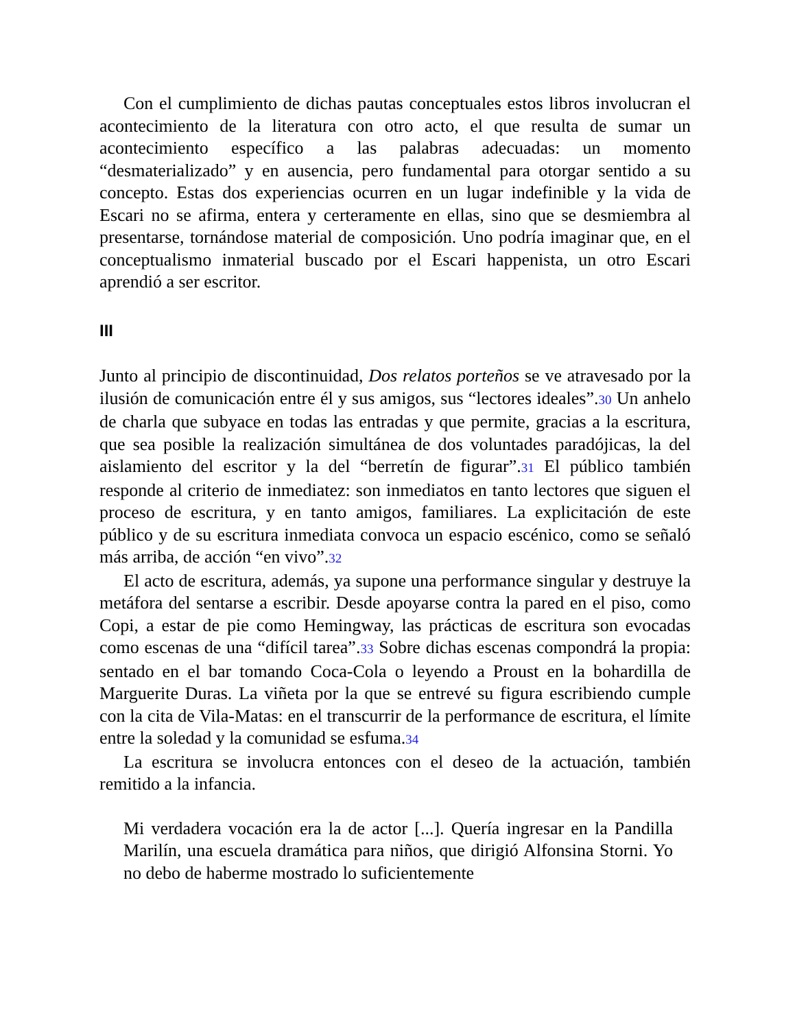Con el cumplimiento de dichas pautas conceptuales estos libros involucran el acontecimiento de la literatura con otro acto, el que resulta de sumar un acontecimiento específico a las palabras adecuadas: un momento “desmaterializado” y en ausencia, pero fundamental para otorgar sentido a su concepto. Estas dos experiencias ocurren en un lugar indefinible y la vida de Escari no se afirma, entera y certeramente en ellas, sino que se desmiembra al presentarse, tornándose material de composición. Uno podría imaginar que, en el conceptualismo inmaterial buscado por el Escari happenista, un otro Escari aprendió a ser escritor.
III
Junto al principio de discontinuidad, Dos relatos porteños se ve atravesado por la ilusión de comunicación entre él y sus amigos, sus “lectores ideales”.30 Un anhelo de charla que subyace en todas las entradas y que permite, gracias a la escritura, que sea posible la realización simultánea de dos voluntades paradójicas, la del aislamiento del escritor y la del “berretín de figurar”.31 El público también responde al criterio de inmediatez: son inmediatos en tanto lectores que siguen el proceso de escritura, y en tanto amigos, familiares. La explicitación de este público y de su escritura inmediata convoca un espacio escénico, como se señaló más arriba, de acción “en vivo”.32
El acto de escritura, además, ya supone una performance singular y destruye la metáfora del sentarse a escribir. Desde apoyarse contra la pared en el piso, como Copi, a estar de pie como Hemingway, las prácticas de escritura son evocadas como escenas de una “difícil tarea”.33 Sobre dichas escenas compondrá la propia: sentado en el bar tomando Coca-Cola o leyendo a Proust en la bohardilla de Marguerite Duras. La viñeta por la que se entrevé su figura escribiendo cumple con la cita de Vila-Matas: en el transcurrir de la performance de escritura, el límite entre la soledad y la comunidad se esfuma.34
La escritura se involucra entonces con el deseo de la actuación, también remitido a la infancia.
Mi verdadera vocación era la de actor [...]. Quería ingresar en la Pandilla Marilín, una escuela dramática para niños, que dirigió Alfonsina Storni. Yo no debo de haberme mostrado lo suficientemente